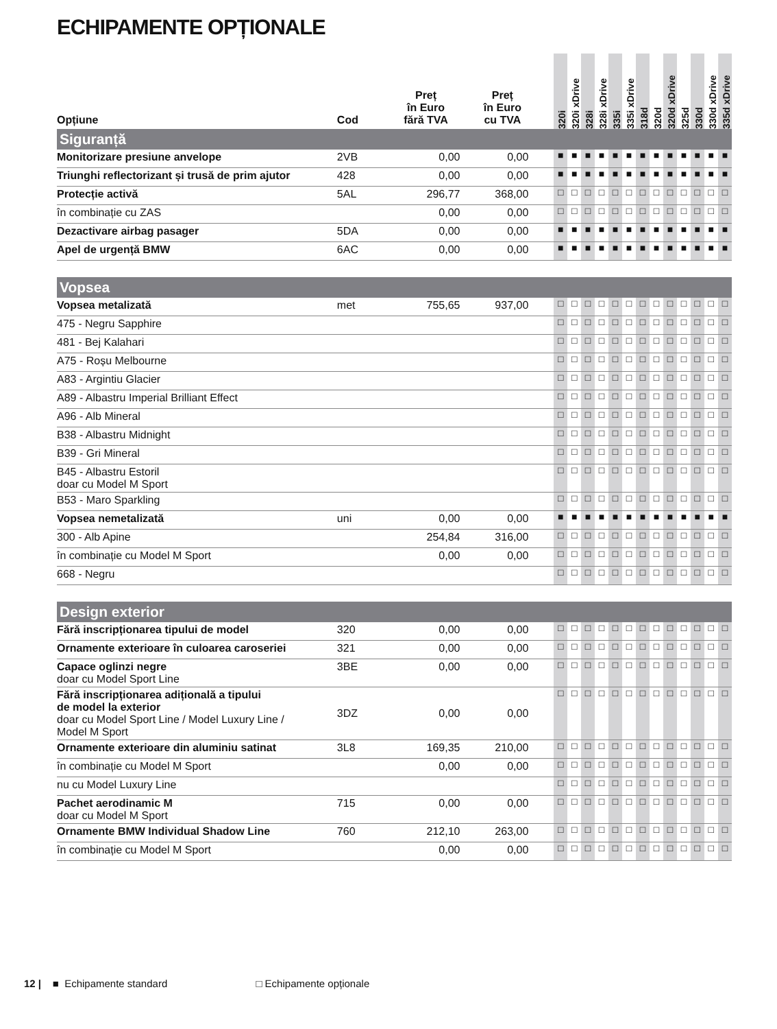ECHIPAMENTE OPȚIONALE
| Opțiune | Cod | Preț în Euro fără TVA | Preț în Euro cu TVA | | 320i | 320i xDrive | 328i | 328i xDrive | 335i | 335i xDrive | 318d | 320d | 320d xDrive | 325d | 330d | 330d xDrive | 335d xDrive |
| --- | --- | --- | --- | --- | --- | --- | --- | --- | --- | --- | --- | --- | --- | --- | --- | --- | --- |
| Siguranță | | | | | | | | | | | | | | | | | |
| Monitorizare presiune anvelope | 2VB | 0,00 | 0,00 | | ■ | ■ | ■ | ■ | ■ | ■ | ■ | ■ | ■ | ■ | ■ | ■ | ■ |
| Triunghi reflectorizant și trusă de prim ajutor | 428 | 0,00 | 0,00 | | ■ | ■ | ■ | ■ | ■ | ■ | ■ | ■ | ■ | ■ | ■ | ■ | ■ |
| Protecție activă | 5AL | 296,77 | 368,00 | | □ | □ | □ | □ | □ | □ | □ | □ | □ | □ | □ | □ | □ |
| în combinație cu ZAS | | 0,00 | 0,00 | | □ | □ | □ | □ | □ | □ | □ | □ | □ | □ | □ | □ | □ |
| Dezactivare airbag pasager | 5DA | 0,00 | 0,00 | | ■ | ■ | ■ | ■ | ■ | ■ | ■ | ■ | ■ | ■ | ■ | ■ | ■ |
| Apel de urgență BMW | 6AC | 0,00 | 0,00 | | ■ | ■ | ■ | ■ | ■ | ■ | ■ | ■ | ■ | ■ | ■ | ■ | ■ |
| Vopsea | | | | | | | | | | | | | | | | | |
| Vopsea metalizată | met | 755,65 | 937,00 | | □ | □ | □ | □ | □ | □ | □ | □ | □ | □ | □ | □ | □ |
| 475 - Negru Sapphire | | | | | □ | □ | □ | □ | □ | □ | □ | □ | □ | □ | □ | □ | □ |
| 481 - Bej Kalahari | | | | | □ | □ | □ | □ | □ | □ | □ | □ | □ | □ | □ | □ | □ |
| A75 - Roșu Melbourne | | | | | □ | □ | □ | □ | □ | □ | □ | □ | □ | □ | □ | □ | □ |
| A83 - Argintiu Glacier | | | | | □ | □ | □ | □ | □ | □ | □ | □ | □ | □ | □ | □ | □ |
| A89 - Albastru Imperial Brilliant Effect | | | | | □ | □ | □ | □ | □ | □ | □ | □ | □ | □ | □ | □ | □ |
| A96 - Alb Mineral | | | | | □ | □ | □ | □ | □ | □ | □ | □ | □ | □ | □ | □ | □ |
| B38 - Albastru Midnight | | | | | □ | □ | □ | □ | □ | □ | □ | □ | □ | □ | □ | □ | □ |
| B39 - Gri Mineral | | | | | □ | □ | □ | □ | □ | □ | □ | □ | □ | □ | □ | □ | □ |
| B45 - Albastru Estoril doar cu Model M Sport | | | | | □ | □ | □ | □ | □ | □ | □ | □ | □ | □ | □ | □ | □ |
| B53 - Maro Sparkling | | | | | □ | □ | □ | □ | □ | □ | □ | □ | □ | □ | □ | □ | □ |
| Vopsea nemetalizată | uni | 0,00 | 0,00 | | ■ | ■ | ■ | ■ | ■ | ■ | ■ | ■ | ■ | ■ | ■ | ■ | ■ |
| 300 - Alb Apine | | 254,84 | 316,00 | | □ | □ | □ | □ | □ | □ | □ | □ | □ | □ | □ | □ | □ |
| în combinație cu Model M Sport | | 0,00 | 0,00 | | □ | □ | □ | □ | □ | □ | □ | □ | □ | □ | □ | □ | □ |
| 668 - Negru | | | | | □ | □ | □ | □ | □ | □ | □ | □ | □ | □ | □ | □ | □ |
| Design exterior | | | | | | | | | | | | | | | | | |
| Fără inscripționarea tipului de model | 320 | 0,00 | 0,00 | | □ | □ | □ | □ | □ | □ | □ | □ | □ | □ | □ | □ | □ |
| Ornamente exterioare în culoarea caroseriei | 321 | 0,00 | 0,00 | | □ | □ | □ | □ | □ | □ | □ | □ | □ | □ | □ | □ | □ |
| Capace oglinzi negre doar cu Model Sport Line | 3BE | 0,00 | 0,00 | | □ | □ | □ | □ | □ | □ | □ | □ | □ | □ | □ | □ | □ |
| Fără inscripționarea adițională a tipului de model la exterior doar cu Model Sport Line / Model Luxury Line / Model M Sport | 3DZ | 0,00 | 0,00 | | □ | □ | □ | □ | □ | □ | □ | □ | □ | □ | □ | □ | □ |
| Ornamente exterioare din aluminiu satinat | 3L8 | 169,35 | 210,00 | | □ | □ | □ | □ | □ | □ | □ | □ | □ | □ | □ | □ | □ |
| în combinație cu Model M Sport | | 0,00 | 0,00 | | □ | □ | □ | □ | □ | □ | □ | □ | □ | □ | □ | □ | □ |
| nu cu Model Luxury Line | | | | | □ | □ | □ | □ | □ | □ | □ | □ | □ | □ | □ | □ | □ |
| Pachet aerodinamic M doar cu Model M Sport | 715 | 0,00 | 0,00 | | □ | □ | □ | □ | □ | □ | □ | □ | □ | □ | □ | □ | □ |
| Ornamente BMW Individual Shadow Line | 760 | 212,10 | 263,00 | | □ | □ | □ | □ | □ | □ | □ | □ | □ | □ | □ | □ | □ |
| în combinație cu Model M Sport | | 0,00 | 0,00 | | □ | □ | □ | □ | □ | □ | □ | □ | □ | □ | □ | □ | □ |
12 | ■ Echipamente standard □ Echipamente opționale